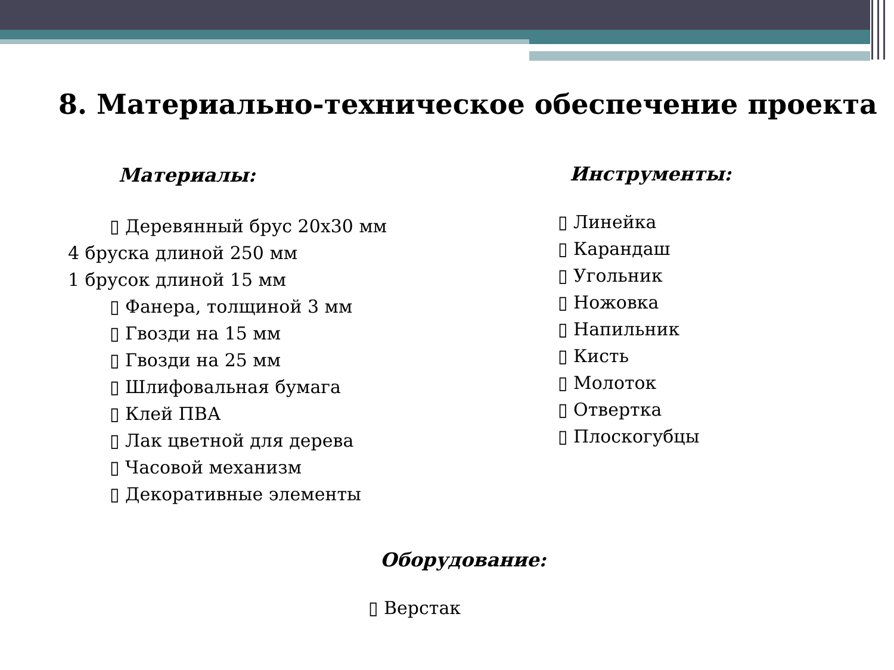8. Материально-техническое обеспечение проекта
Материалы:
▯ Деревянный брус 20х30 мм
4 бруска длиной 250 мм
1 брусок длиной 15 мм
▯ Фанера, толщиной 3 мм
▯ Гвозди на 15 мм
▯ Гвозди на 25 мм
▯ Шлифовальная бумага
▯ Клей ПВА
▯ Лак цветной для дерева
▯ Часовой механизм
▯ Декоративные элементы
Инструменты:
▯ Линейка
▯ Карандаш
▯ Угольник
▯ Ножовка
▯ Напильник
▯ Кисть
▯ Молоток
▯ Отвертка
▯ Плоскогубцы
Оборудование:
▯ Верстак